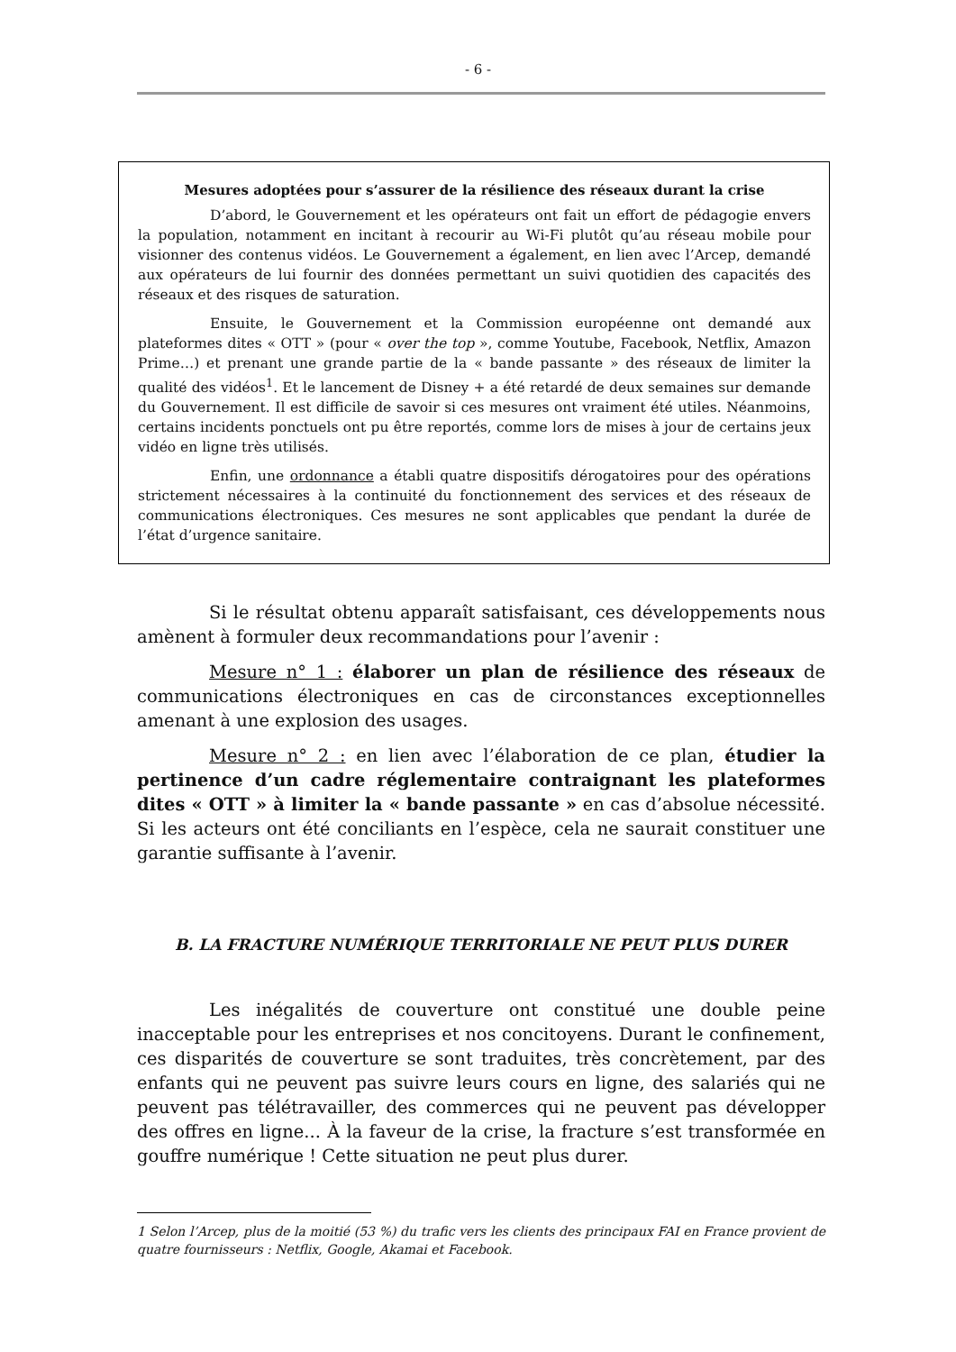- 6 -
Mesures adoptées pour s’assurer de la résilience des réseaux durant la crise
D’abord, le Gouvernement et les opérateurs ont fait un effort de pédagogie envers la population, notamment en incitant à recourir au Wi-Fi plutôt qu’au réseau mobile pour visionner des contenus vidéos. Le Gouvernement a également, en lien avec l’Arcep, demandé aux opérateurs de lui fournir des données permettant un suivi quotidien des capacités des réseaux et des risques de saturation.
Ensuite, le Gouvernement et la Commission européenne ont demandé aux plateformes dites « OTT » (pour « over the top », comme Youtube, Facebook, Netflix, Amazon Prime…) et prenant une grande partie de la « bande passante » des réseaux de limiter la qualité des vidéos<sup>1</sup>. Et le lancement de Disney + a été retardé de deux semaines sur demande du Gouvernement. Il est difficile de savoir si ces mesures ont vraiment été utiles. Néanmoins, certains incidents ponctuels ont pu être reportés, comme lors de mises à jour de certains jeux vidéo en ligne très utilisés.
Enfin, une ordonnance a établi quatre dispositifs dérogatoires pour des opérations strictement nécessaires à la continuité du fonctionnement des services et des réseaux de communications électroniques. Ces mesures ne sont applicables que pendant la durée de l’état d’urgence sanitaire.
Si le résultat obtenu apparaît satisfaisant, ces développements nous amènent à formuler deux recommandations pour l’avenir :
Mesure n° 1 : élaborer un plan de résilience des réseaux de communications électroniques en cas de circonstances exceptionnelles amenant à une explosion des usages.
Mesure n° 2 : en lien avec l’élaboration de ce plan, étudier la pertinence d’un cadre réglementaire contraignant les plateformes dites « OTT » à limiter la « bande passante » en cas d’absolue nécessité. Si les acteurs ont été conciliants en l’espèce, cela ne saurait constituer une garantie suffisante à l’avenir.
B. LA FRACTURE NUMÉRIQUE TERRITORIALE NE PEUT PLUS DURER
Les inégalités de couverture ont constitué une double peine inacceptable pour les entreprises et nos concitoyens. Durant le confinement, ces disparités de couverture se sont traduites, très concrètement, par des enfants qui ne peuvent pas suivre leurs cours en ligne, des salariés qui ne peuvent pas télétravailler, des commerces qui ne peuvent pas développer des offres en ligne... À la faveur de la crise, la fracture s’est transformée en gouffre numérique ! Cette situation ne peut plus durer.
1 Selon l’Arcep, plus de la moitié (53 %) du trafic vers les clients des principaux FAI en France provient de quatre fournisseurs : Netflix, Google, Akamai et Facebook.